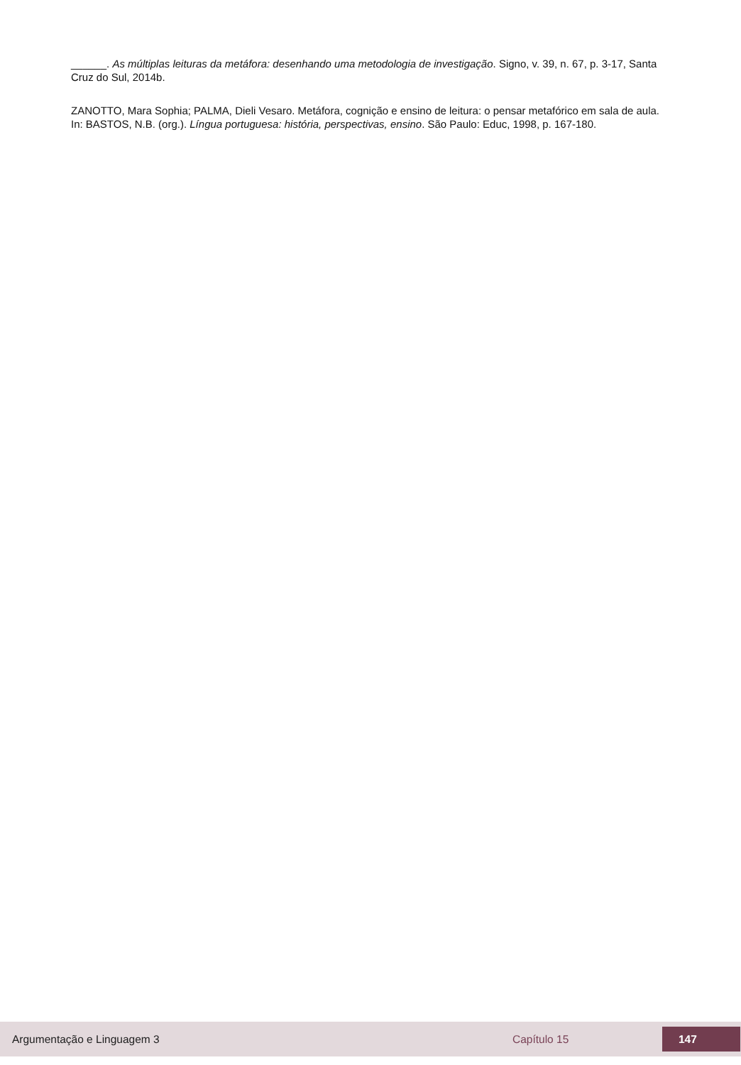______. As múltiplas leituras da metáfora: desenhando uma metodologia de investigação. Signo, v. 39, n. 67, p. 3-17, Santa Cruz do Sul, 2014b.
ZANOTTO, Mara Sophia; PALMA, Dieli Vesaro. Metáfora, cognição e ensino de leitura: o pensar metafórico em sala de aula. In: BASTOS, N.B. (org.). Língua portuguesa: história, perspectivas, ensino. São Paulo: Educ, 1998, p. 167-180.
Argumentação e Linguagem 3 Capítulo 15 147